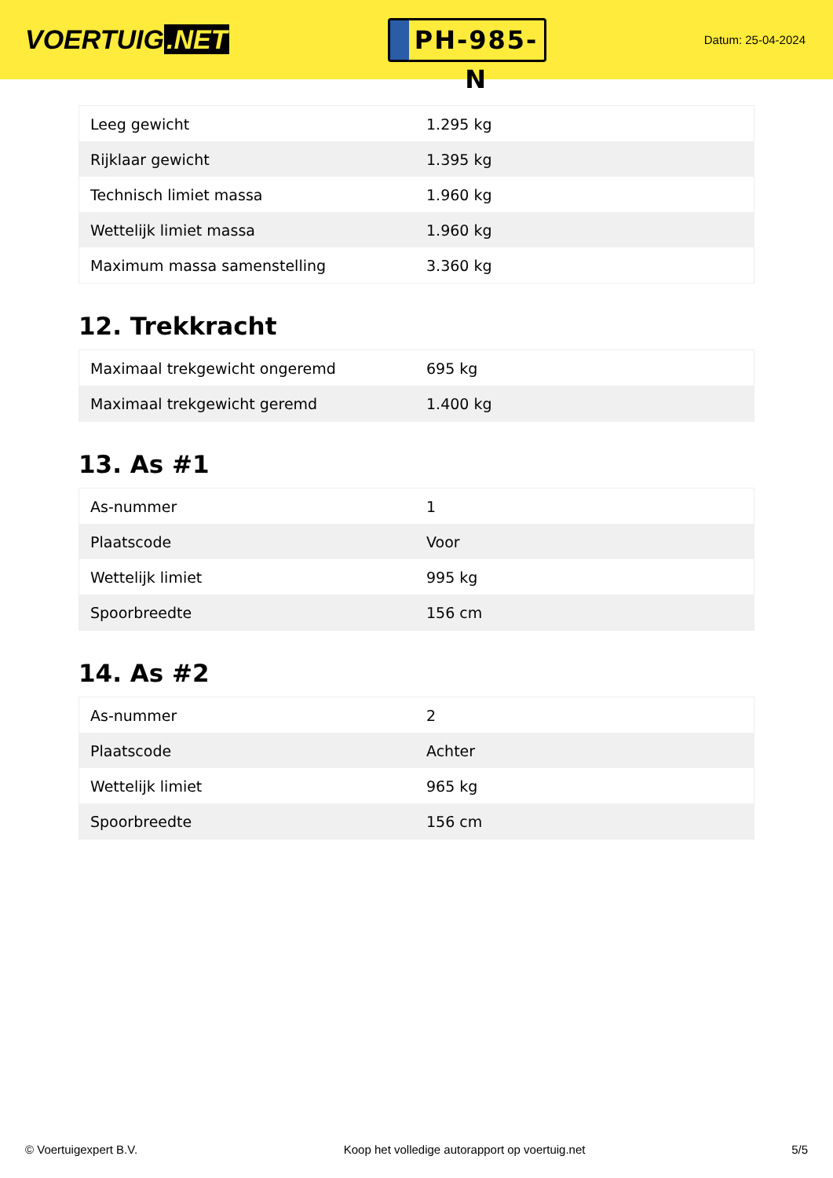VOERTUIG.NET
PH-985-N
Datum: 25-04-2024
| Leeg gewicht | 1.295 kg |
| Rijklaar gewicht | 1.395 kg |
| Technisch limiet massa | 1.960 kg |
| Wettelijk limiet massa | 1.960 kg |
| Maximum massa samenstelling | 3.360 kg |
12. Trekkracht
| Maximaal trekgewicht ongeremd | 695 kg |
| Maximaal trekgewicht geremd | 1.400 kg |
13. As #1
| As-nummer | 1 |
| Plaatscode | Voor |
| Wettelijk limiet | 995 kg |
| Spoorbreedte | 156 cm |
14. As #2
| As-nummer | 2 |
| Plaatscode | Achter |
| Wettelijk limiet | 965 kg |
| Spoorbreedte | 156 cm |
© Voertuigexpert B.V. Koop het volledige autorapport op voertuig.net 5/5